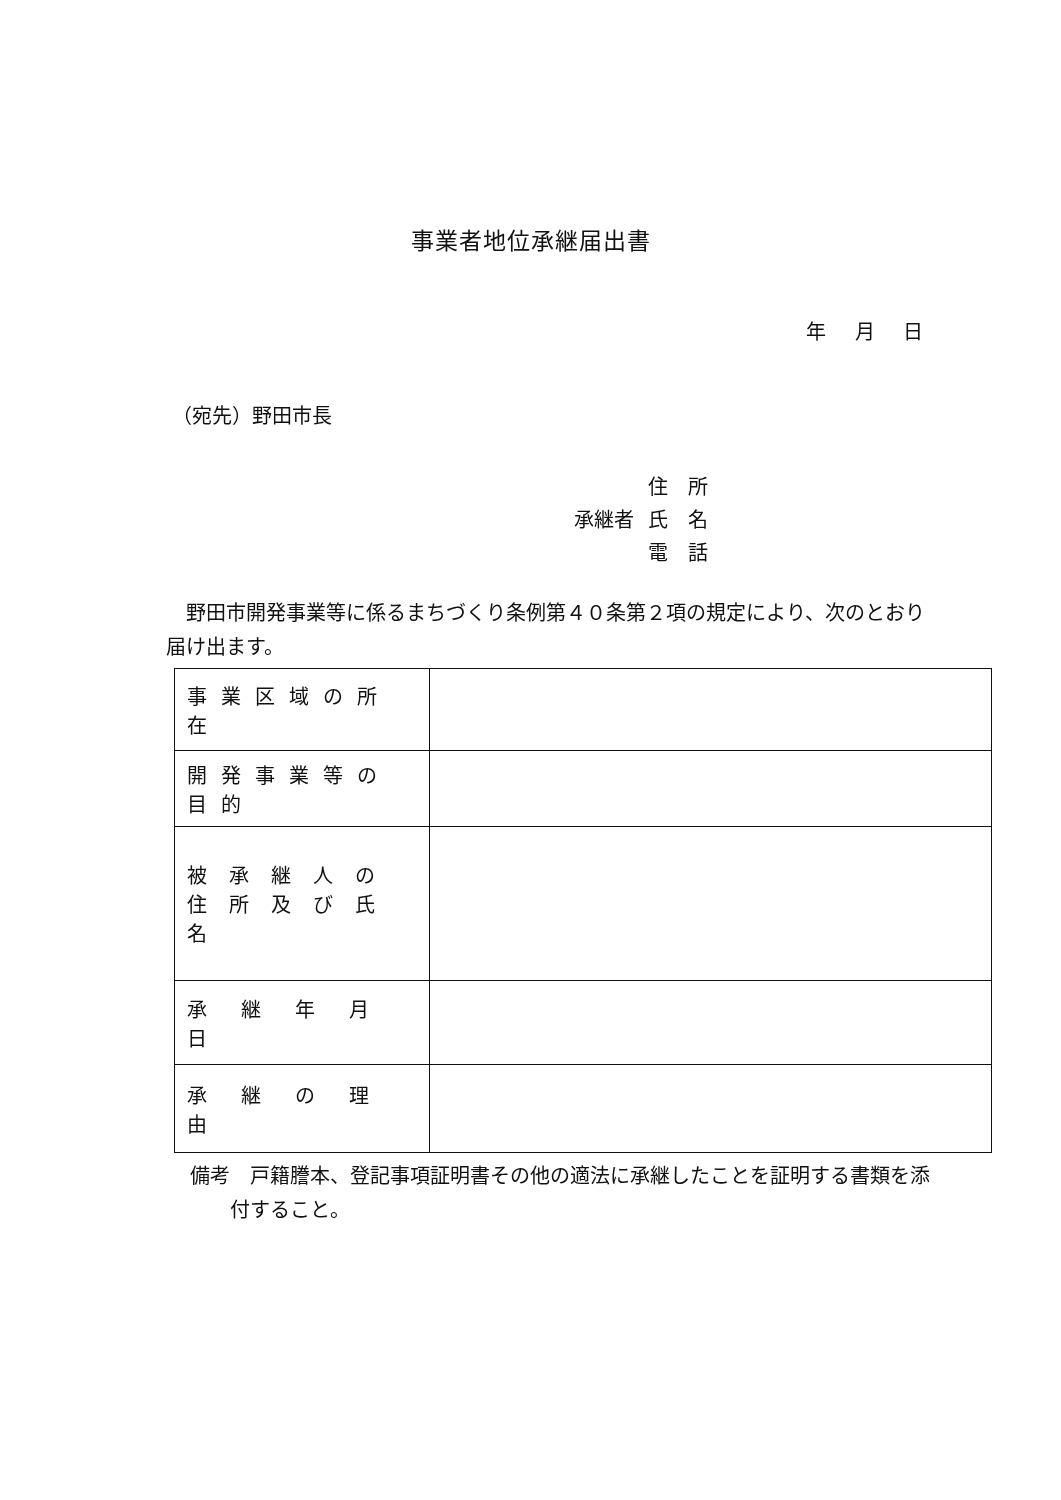事業者地位承継届出書
年 月 日
（宛先）野田市長
住　所
承継者 氏　名
電　話
野田市開発事業等に係るまちづくり条例第４０条第２項の規定により、次のとおり届け出ます。
| 事業区域の所在 | |
| 開発事業等の目的 | |
| 被承継人の 住所及び氏名 | |
| 承継年月日 | |
| 承継の理由 | |
備考　戸籍謄本、登記事項証明書その他の適法に承継したことを証明する書類を添
　　付すること。